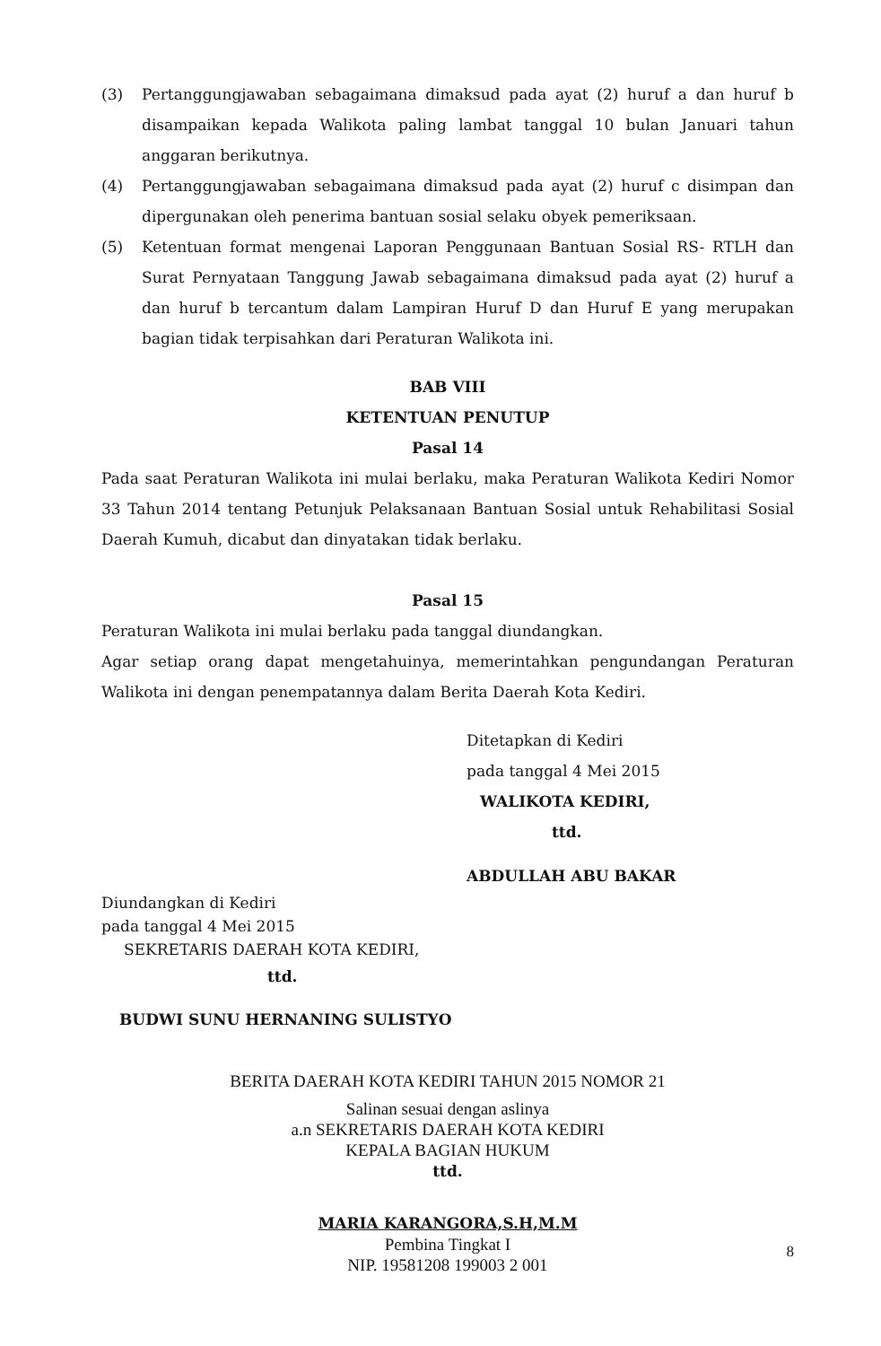(3) Pertanggungjawaban sebagaimana dimaksud pada ayat (2) huruf a dan huruf b disampaikan kepada Walikota paling lambat tanggal 10 bulan Januari tahun anggaran berikutnya.
(4) Pertanggungjawaban sebagaimana dimaksud pada ayat (2) huruf c disimpan dan dipergunakan oleh penerima bantuan sosial selaku obyek pemeriksaan.
(5) Ketentuan format mengenai Laporan Penggunaan Bantuan Sosial RS- RTLH dan Surat Pernyataan Tanggung Jawab sebagaimana dimaksud pada ayat (2) huruf a dan huruf b tercantum dalam Lampiran Huruf D dan Huruf E yang merupakan bagian tidak terpisahkan dari Peraturan Walikota ini.
BAB VIII
KETENTUAN PENUTUP
Pasal 14
Pada saat Peraturan Walikota ini mulai berlaku, maka Peraturan Walikota Kediri Nomor 33 Tahun 2014 tentang Petunjuk Pelaksanaan Bantuan Sosial untuk Rehabilitasi Sosial Daerah Kumuh, dicabut dan dinyatakan tidak berlaku.
Pasal 15
Peraturan Walikota ini mulai berlaku pada tanggal diundangkan.
Agar setiap orang dapat mengetahuinya, memerintahkan pengundangan Peraturan Walikota ini dengan penempatannya dalam Berita Daerah Kota Kediri.
Ditetapkan di Kediri
pada tanggal 4 Mei 2015
WALIKOTA KEDIRI,
ttd.
ABDULLAH ABU BAKAR
Diundangkan di Kediri
pada tanggal 4 Mei 2015
SEKRETARIS DAERAH KOTA KEDIRI,
ttd.
BUDWI SUNU HERNANING SULISTYO
BERITA DAERAH KOTA KEDIRI TAHUN 2015 NOMOR 21
Salinan sesuai dengan aslinya
a.n SEKRETARIS DAERAH KOTA KEDIRI
KEPALA BAGIAN HUKUM
ttd.
MARIA KARANGORA,S.H,M.M
Pembina Tingkat I
NIP. 19581208 199003 2 001
8